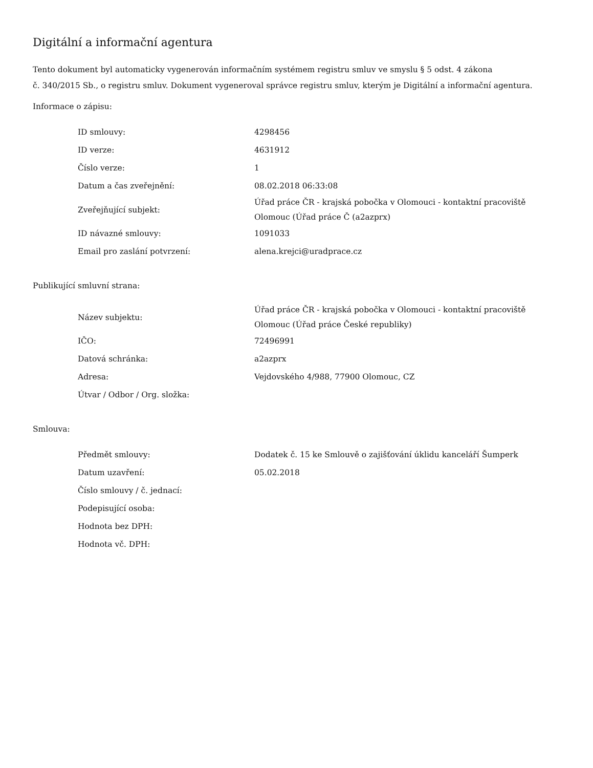Digitální a informační agentura
Tento dokument byl automaticky vygenerován informačním systémem registru smluv ve smyslu § 5 odst. 4 zákona
č. 340/2015 Sb., o registru smluv. Dokument vygeneroval správce registru smluv, kterým je Digitální a informační agentura.
Informace o zápisu:
| ID smlouvy: | 4298456 |
| ID verze: | 4631912 |
| Číslo verze: | 1 |
| Datum a čas zveřejnění: | 08.02.2018 06:33:08 |
| Zveřejňující subjekt: | Úřad práce ČR - krajská pobočka v Olomouci - kontaktní pracoviště Olomouc (Úřad práce Č (a2azprx) |
| ID návazné smlouvy: | 1091033 |
| Email pro zaslání potvrzení: | alena.krejci@uradprace.cz |
Publikující smluvní strana:
| Název subjektu: | Úřad práce ČR - krajská pobočka v Olomouci - kontaktní pracoviště Olomouc (Úřad práce České republiky) |
| IČO: | 72496991 |
| Datová schránka: | a2azprx |
| Adresa: | Vejdovského 4/988, 77900 Olomouc, CZ |
| Útvar / Odbor / Org. složka: | |
Smlouva:
| Předmět smlouvy: | Dodatek č. 15 ke Smlouvě o zajišťování úklidu kanceláří Šumperk |
| Datum uzavření: | 05.02.2018 |
| Číslo smlouvy / č. jednací: | |
| Podepisující osoba: | |
| Hodnota bez DPH: | |
| Hodnota vč. DPH: | |